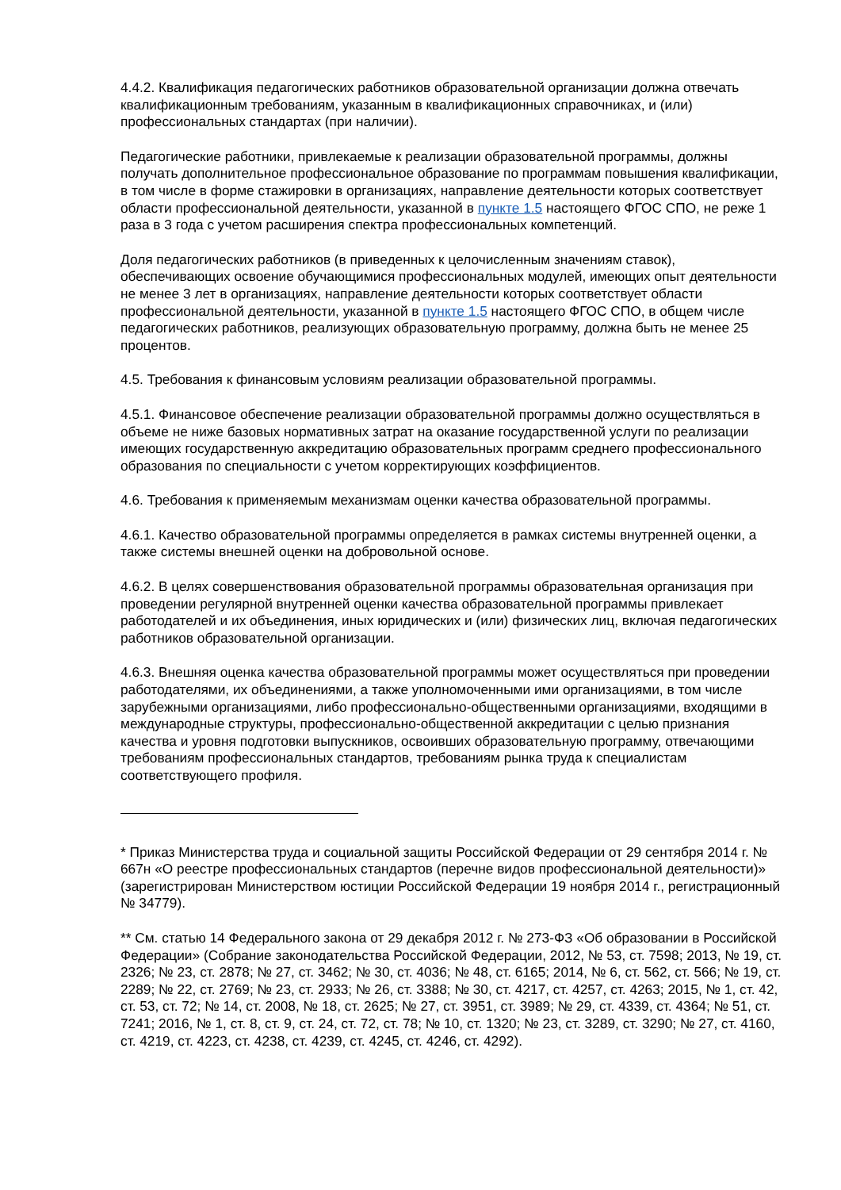4.4.2. Квалификация педагогических работников образовательной организации должна отвечать квалификационным требованиям, указанным в квалификационных справочниках, и (или) профессиональных стандартах (при наличии).
Педагогические работники, привлекаемые к реализации образовательной программы, должны получать дополнительное профессиональное образование по программам повышения квалификации, в том числе в форме стажировки в организациях, направление деятельности которых соответствует области профессиональной деятельности, указанной в пункте 1.5 настоящего ФГОС СПО, не реже 1 раза в 3 года с учетом расширения спектра профессиональных компетенций.
Доля педагогических работников (в приведенных к целочисленным значениям ставок), обеспечивающих освоение обучающимися профессиональных модулей, имеющих опыт деятельности не менее 3 лет в организациях, направление деятельности которых соответствует области профессиональной деятельности, указанной в пункте 1.5 настоящего ФГОС СПО, в общем числе педагогических работников, реализующих образовательную программу, должна быть не менее 25 процентов.
4.5. Требования к финансовым условиям реализации образовательной программы.
4.5.1. Финансовое обеспечение реализации образовательной программы должно осуществляться в объеме не ниже базовых нормативных затрат на оказание государственной услуги по реализации имеющих государственную аккредитацию образовательных программ среднего профессионального образования по специальности с учетом корректирующих коэффициентов.
4.6. Требования к применяемым механизмам оценки качества образовательной программы.
4.6.1. Качество образовательной программы определяется в рамках системы внутренней оценки, а также системы внешней оценки на добровольной основе.
4.6.2. В целях совершенствования образовательной программы образовательная организация при проведении регулярной внутренней оценки качества образовательной программы привлекает работодателей и их объединения, иных юридических и (или) физических лиц, включая педагогических работников образовательной организации.
4.6.3. Внешняя оценка качества образовательной программы может осуществляться при проведении работодателями, их объединениями, а также уполномоченными ими организациями, в том числе зарубежными организациями, либо профессионально-общественными организациями, входящими в международные структуры, профессионально-общественной аккредитации с целью признания качества и уровня подготовки выпускников, освоивших образовательную программу, отвечающими требованиям профессиональных стандартов, требованиям рынка труда к специалистам соответствующего профиля.
* Приказ Министерства труда и социальной защиты Российской Федерации от 29 сентября 2014 г. № 667н «О реестре профессиональных стандартов (перечне видов профессиональной деятельности)» (зарегистрирован Министерством юстиции Российской Федерации 19 ноября 2014 г., регистрационный № 34779).
** См. статью 14 Федерального закона от 29 декабря 2012 г. № 273-ФЗ «Об образовании в Российской Федерации» (Собрание законодательства Российской Федерации, 2012, № 53, ст. 7598; 2013, № 19, ст. 2326; № 23, ст. 2878; № 27, ст. 3462; № 30, ст. 4036; № 48, ст. 6165; 2014, № 6, ст. 562, ст. 566; № 19, ст. 2289; № 22, ст. 2769; № 23, ст. 2933; № 26, ст. 3388; № 30, ст. 4217, ст. 4257, ст. 4263; 2015, № 1, ст. 42, ст. 53, ст. 72; № 14, ст. 2008, № 18, ст. 2625; № 27, ст. 3951, ст. 3989; № 29, ст. 4339, ст. 4364; № 51, ст. 7241; 2016, № 1, ст. 8, ст. 9, ст. 24, ст. 72, ст. 78; № 10, ст. 1320; № 23, ст. 3289, ст. 3290; № 27, ст. 4160, ст. 4219, ст. 4223, ст. 4238, ст. 4239, ст. 4245, ст. 4246, ст. 4292).